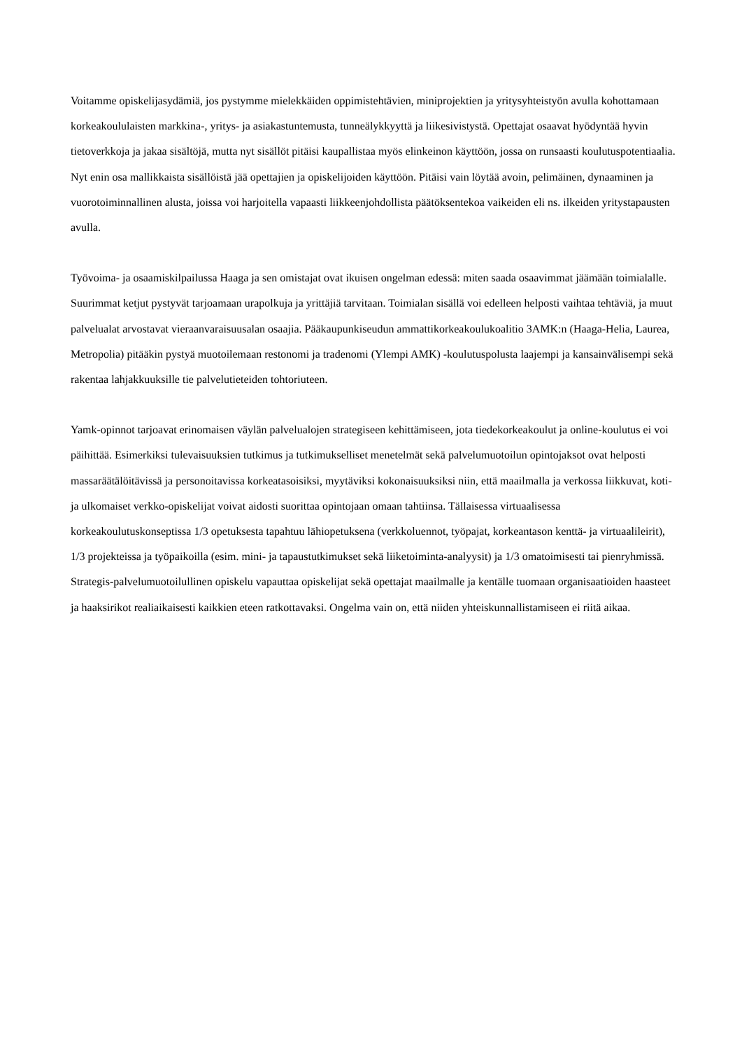Voitamme opiskelijasydämiä, jos pystymme mielekkäiden oppimistehtävien, miniprojektien ja yritysyhteistyön avulla kohottamaan korkeakoululaisten markkina-, yritys- ja asiakastuntemusta, tunneälykkyyttä ja liikesivistystä. Opettajat osaavat hyödyntää hyvin tietoverkkoja ja jakaa sisältöjä, mutta nyt sisällöt pitäisi kaupallistaa myös elinkeinon käyttöön, jossa on runsaasti koulutuspotentiaalia. Nyt enin osa mallikkaista sisällöistä jää opettajien ja opiskelijoiden käyttöön. Pitäisi vain löytää avoin, pelimäinen, dynaaminen ja vuorotoiminnallinen alusta, joissa voi harjoitella vapaasti liikkeenjohdollista päätöksentekoa vaikeiden eli ns. ilkeiden yritystapausten avulla.
Työvoima- ja osaamiskilpailussa Haaga ja sen omistajat ovat ikuisen ongelman edessä: miten saada osaavimmat jäämään toimialalle. Suurimmat ketjut pystyvät tarjoamaan urapolkuja ja yrittäjiä tarvitaan. Toimialan sisällä voi edelleen helposti vaihtaa tehtäviä, ja muut palvelualat arvostavat vieraanvaraisuusalan osaajia. Pääkaupunkiseudun ammattikorkeakoulukoalitio 3AMK:n (Haaga-Helia, Laurea, Metropolia) pitääkin pystyä muotoilemaan restonomi ja tradenomi (Ylempi AMK) -koulutuspolusta laajempi ja kansainvälisempi sekä rakentaa lahjakkuuksille tie palvelutieteiden tohtoriuteen.
Yamk-opinnot tarjoavat erinomaisen väylän palvelualojen strategiseen kehittämiseen, jota tiedekorkeakoulut ja online-koulutus ei voi päihittää. Esimerkiksi tulevaisuuksien tutkimus ja tutkimukselliset menetelmät sekä palvelumuotoilun opintojaksot ovat helposti massaräätälöitävissä ja personoitavissa korkeatasoisiksi, myytäviksi kokonaisuuksiksi niin, että maailmalla ja verkossa liikkuvat, koti- ja ulkomaiset verkko-opiskelijat voivat aidosti suorittaa opintojaan omaan tahtiinsa. Tällaisessa virtuaalisessa korkeakoulutuskonseptissa 1/3 opetuksesta tapahtuu lähiopetuksena (verkkoluennot, työpajat, korkeantason kenttä- ja virtuaalileirit), 1/3 projekteissa ja työpaikoilla (esim. mini- ja tapaustutkimukset sekä liiketoiminta-analyysit) ja 1/3 omatoimisesti tai pienryhmissä. Strategis-palvelumuotoilullinen opiskelu vapauttaa opiskelijat sekä opettajat maailmalle ja kentälle tuomaan organisaatioiden haasteet ja haaksirikot realiaikaisesti kaikkien eteen ratkottavaksi. Ongelma vain on, että niiden yhteiskunnallistamiseen ei riitä aikaa.